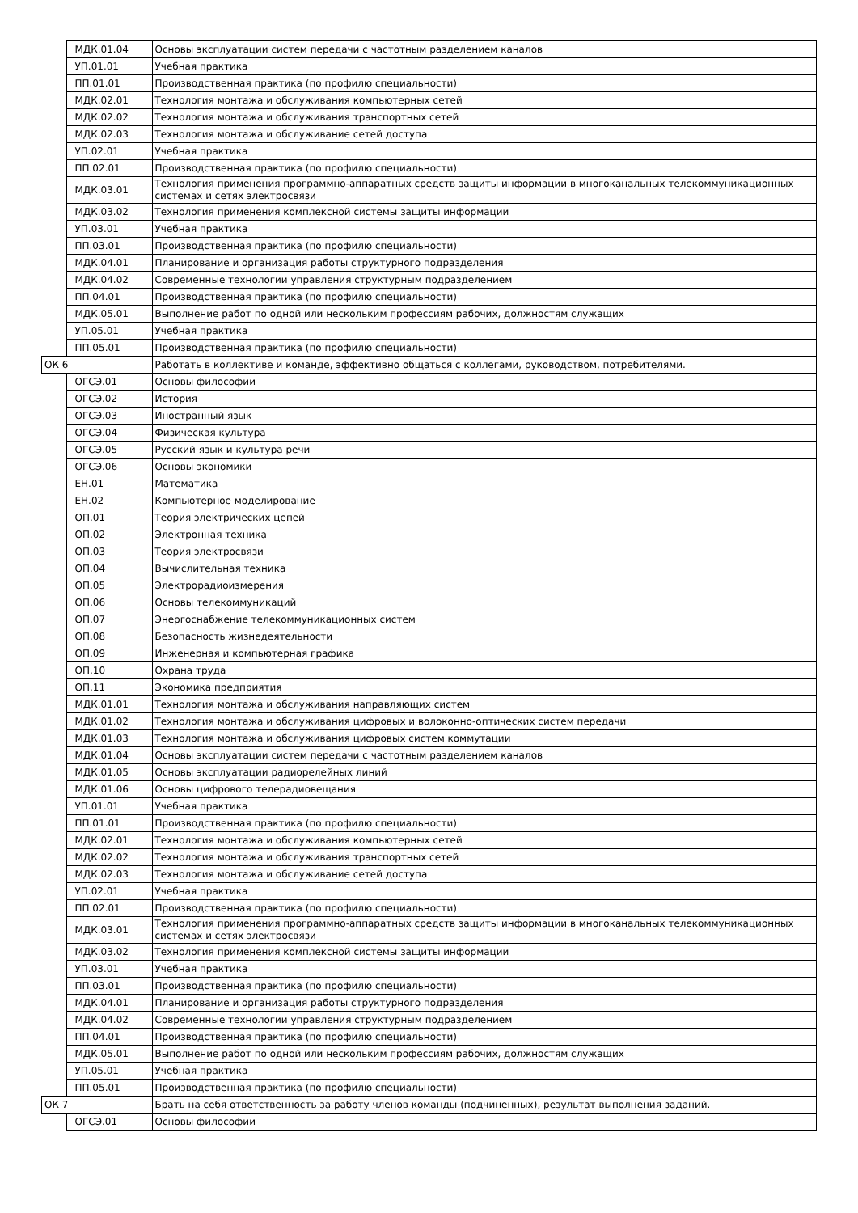| | МДК.01.04 | Основы эксплуатации систем передачи с частотным разделением каналов |
| | УП.01.01 | Учебная практика |
| | ПП.01.01 | Производственная практика (по профилю специальности) |
| | МДК.02.01 | Технология монтажа и обслуживания компьютерных сетей |
| | МДК.02.02 | Технология монтажа и обслуживания транспортных сетей |
| | МДК.02.03 | Технология монтажа и обслуживание сетей доступа |
| | УП.02.01 | Учебная практика |
| | ПП.02.01 | Производственная практика (по профилю специальности) |
| | МДК.03.01 | Технология применения программно-аппаратных средств защиты информации в многоканальных телекоммуникационных системах и сетях электросвязи |
| | МДК.03.02 | Технология применения комплексной системы защиты информации |
| | УП.03.01 | Учебная практика |
| | ПП.03.01 | Производственная практика (по профилю специальности) |
| | МДК.04.01 | Планирование и организация работы структурного подразделения |
| | МДК.04.02 | Современные технологии управления структурным подразделением |
| | ПП.04.01 | Производственная практика (по профилю специальности) |
| | МДК.05.01 | Выполнение работ по одной или нескольким профессиям рабочих, должностям служащих |
| | УП.05.01 | Учебная практика |
| | ПП.05.01 | Производственная практика (по профилю специальности) |
| ОК 6 | | Работать в коллективе и команде, эффективно общаться с коллегами, руководством, потребителями. |
| | ОГСЭ.01 | Основы философии |
| | ОГСЭ.02 | История |
| | ОГСЭ.03 | Иностранный язык |
| | ОГСЭ.04 | Физическая культура |
| | ОГСЭ.05 | Русский язык и культура речи |
| | ОГСЭ.06 | Основы экономики |
| | ЕН.01 | Математика |
| | ЕН.02 | Компьютерное моделирование |
| | ОП.01 | Теория электрических цепей |
| | ОП.02 | Электронная техника |
| | ОП.03 | Теория электросвязи |
| | ОП.04 | Вычислительная техника |
| | ОП.05 | Электрорадиоизмерения |
| | ОП.06 | Основы телекоммуникаций |
| | ОП.07 | Энергоснабжение телекоммуникационных систем |
| | ОП.08 | Безопасность жизнедеятельности |
| | ОП.09 | Инженерная и компьютерная графика |
| | ОП.10 | Охрана труда |
| | ОП.11 | Экономика предприятия |
| | МДК.01.01 | Технология монтажа и обслуживания направляющих систем |
| | МДК.01.02 | Технология монтажа и обслуживания цифровых и волоконно-оптических систем передачи |
| | МДК.01.03 | Технология монтажа и обслуживания цифровых систем коммутации |
| | МДК.01.04 | Основы эксплуатации систем передачи с частотным разделением каналов |
| | МДК.01.05 | Основы эксплуатации радиорелейных линий |
| | МДК.01.06 | Основы цифрового телерадиовещания |
| | УП.01.01 | Учебная практика |
| | ПП.01.01 | Производственная практика (по профилю специальности) |
| | МДК.02.01 | Технология монтажа и обслуживания компьютерных сетей |
| | МДК.02.02 | Технология монтажа и обслуживания транспортных сетей |
| | МДК.02.03 | Технология монтажа и обслуживание сетей доступа |
| | УП.02.01 | Учебная практика |
| | ПП.02.01 | Производственная практика (по профилю специальности) |
| | МДК.03.01 | Технология применения программно-аппаратных средств защиты информации в многоканальных телекоммуникационных системах и сетях электросвязи |
| | МДК.03.02 | Технология применения комплексной системы защиты информации |
| | УП.03.01 | Учебная практика |
| | ПП.03.01 | Производственная практика (по профилю специальности) |
| | МДК.04.01 | Планирование и организация работы структурного подразделения |
| | МДК.04.02 | Современные технологии управления структурным подразделением |
| | ПП.04.01 | Производственная практика (по профилю специальности) |
| | МДК.05.01 | Выполнение работ по одной или нескольким профессиям рабочих, должностям служащих |
| | УП.05.01 | Учебная практика |
| | ПП.05.01 | Производственная практика (по профилю специальности) |
| ОК 7 | | Брать на себя ответственность за работу членов команды (подчиненных), результат выполнения заданий. |
| | ОГСЭ.01 | Основы философии |